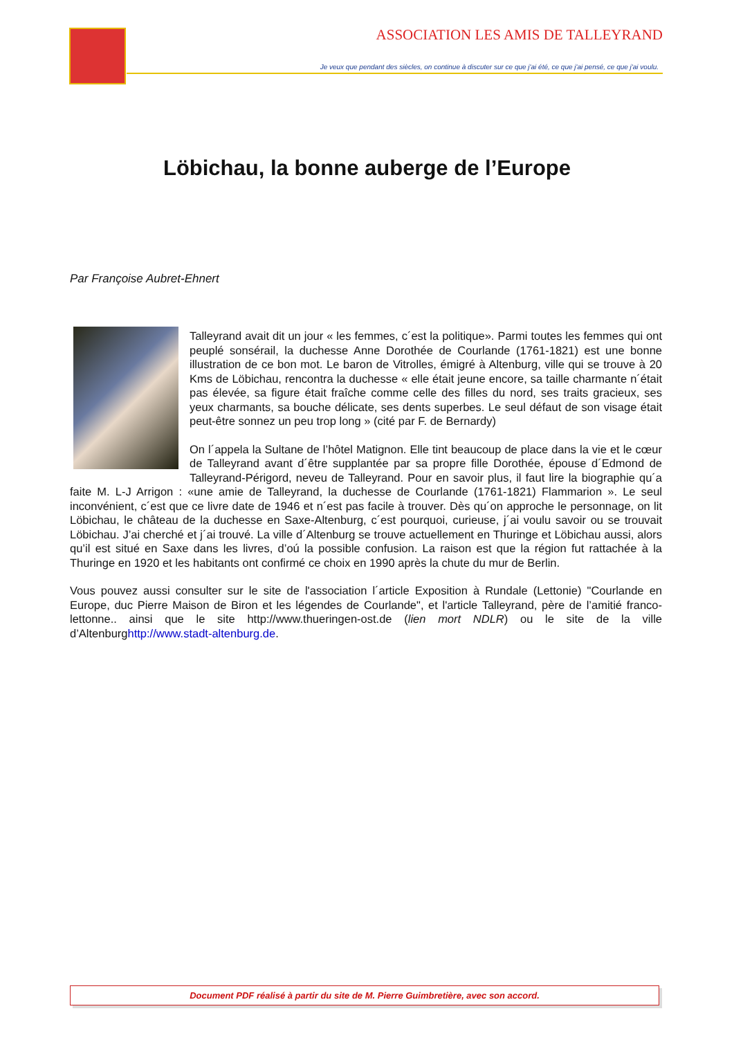ASSOCIATION LES AMIS DE TALLEYRAND
Je veux que pendant des siècles, on continue à discuter sur ce que j'ai été, ce que j'ai pensé, ce que j'ai voulu.
Löbichau, la bonne auberge de l’Europe
Par Françoise Aubret-Ehnert
Talleyrand avait dit un jour « les femmes, c´est la politique». Parmi toutes les femmes qui ont peuplé sonsérail, la duchesse Anne Dorothée de Courlande (1761-1821) est une bonne illustration de ce bon mot. Le baron de Vitrolles, émigré à Altenburg, ville qui se trouve à 20 Kms de Löbichau, rencontra la duchesse « elle était jeune encore, sa taille charmante n´était pas élevée, sa figure était fraîche comme celle des filles du nord, ses traits gracieux, ses yeux charmants, sa bouche délicate, ses dents superbes. Le seul défaut de son visage était peut-être sonnez un peu trop long » (cité par F. de Bernardy)
On l´appela la Sultane de l’hôtel Matignon. Elle tint beaucoup de place dans la vie et le cœur de Talleyrand avant d´être supplantée par sa propre fille Dorothée, épouse d´Edmond de Talleyrand-Périgord, neveu de Talleyrand. Pour en savoir plus, il faut lire la biographie qu´a faite M. L-J Arrigon : «une amie de Talleyrand, la duchesse de Courlande (1761-1821) Flammarion ». Le seul inconvénient, c´est que ce livre date de 1946 et n´est pas facile à trouver. Dès qu´on approche le personnage, on lit Löbichau, le château de la duchesse en Saxe-Altenburg, c´est pourquoi, curieuse, j´ai voulu savoir ou se trouvait Löbichau. J’ai cherché et j´ai trouvé. La ville d´Altenburg se trouve actuellement en Thuringe et Löbichau aussi, alors qu’il est situé en Saxe dans les livres, d’oú la possible confusion. La raison est que la région fut rattachée à la Thuringe en 1920 et les habitants ont confirmé ce choix en 1990 après la chute du mur de Berlin.
Vous pouvez aussi consulter sur le site de l'association l´article Exposition à Rundale (Lettonie) "Courlande en Europe, duc Pierre Maison de Biron et les légendes de Courlande", et l'article Talleyrand, père de l’amitié franco-lettonne.. ainsi que le site http://www.thueringen-ost.de (lien mort NDLR) ou le site de la ville d’Altenburghttp://www.stadt-altenburg.de.
Document PDF réalisé à partir du site de M. Pierre Guimbretière, avec son accord.